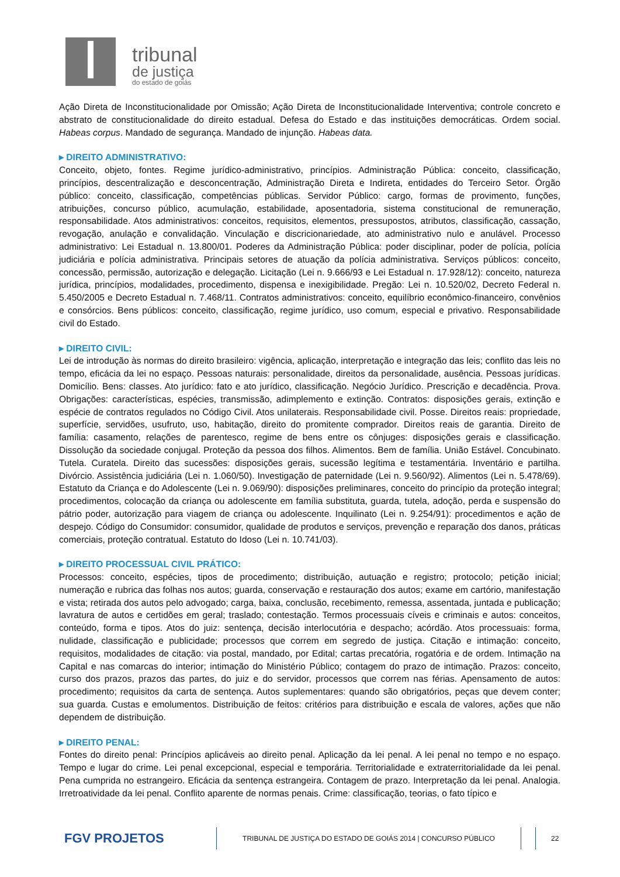tribunal
de justiça
do estado de goiás
Ação Direta de Inconstitucionalidade por Omissão; Ação Direta de Inconstitucionalidade Interventiva; controle concreto e abstrato de constitucionalidade do direito estadual. Defesa do Estado e das instituições democráticas. Ordem social. Habeas corpus. Mandado de segurança. Mandado de injunção. Habeas data.
▸ DIREITO ADMINISTRATIVO:
Conceito, objeto, fontes. Regime jurídico-administrativo, princípios. Administração Pública: conceito, classificação, princípios, descentralização e desconcentração, Administração Direta e Indireta, entidades do Terceiro Setor. Órgão público: conceito, classificação, competências públicas. Servidor Público: cargo, formas de provimento, funções, atribuições, concurso público, acumulação, estabilidade, aposentadoria, sistema constitucional de remuneração, responsabilidade. Atos administrativos: conceitos, requisitos, elementos, pressupostos, atributos, classificação, cassação, revogação, anulação e convalidação. Vinculação e discricionariedade, ato administrativo nulo e anulável. Processo administrativo: Lei Estadual n. 13.800/01. Poderes da Administração Pública: poder disciplinar, poder de polícia, polícia judiciária e polícia administrativa. Principais setores de atuação da polícia administrativa. Serviços públicos: conceito, concessão, permissão, autorização e delegação. Licitação (Lei n. 9.666/93 e Lei Estadual n. 17.928/12): conceito, natureza jurídica, princípios, modalidades, procedimento, dispensa e inexigibilidade. Pregão: Lei n. 10.520/02, Decreto Federal n. 5.450/2005 e Decreto Estadual n. 7.468/11. Contratos administrativos: conceito, equilíbrio econômico-financeiro, convênios e consórcios. Bens públicos: conceito, classificação, regime jurídico, uso comum, especial e privativo. Responsabilidade civil do Estado.
▸ DIREITO CIVIL:
Lei de introdução às normas do direito brasileiro: vigência, aplicação, interpretação e integração das leis; conflito das leis no tempo, eficácia da lei no espaço. Pessoas naturais: personalidade, direitos da personalidade, ausência. Pessoas jurídicas. Domicílio. Bens: classes. Ato jurídico: fato e ato jurídico, classificação. Negócio Jurídico. Prescrição e decadência. Prova. Obrigações: características, espécies, transmissão, adimplemento e extinção. Contratos: disposições gerais, extinção e espécie de contratos regulados no Código Civil. Atos unilaterais. Responsabilidade civil. Posse. Direitos reais: propriedade, superfície, servidões, usufruto, uso, habitação, direito do promitente comprador. Direitos reais de garantia. Direito de família: casamento, relações de parentesco, regime de bens entre os cônjuges: disposições gerais e classificação. Dissolução da sociedade conjugal. Proteção da pessoa dos filhos. Alimentos. Bem de família. União Estável. Concubinato. Tutela. Curatela. Direito das sucessões: disposições gerais, sucessão legítima e testamentária. Inventário e partilha. Divórcio. Assistência judiciária (Lei n. 1.060/50). Investigação de paternidade (Lei n. 9.560/92). Alimentos (Lei n. 5.478/69). Estatuto da Criança e do Adolescente (Lei n. 9.069/90): disposições preliminares, conceito do princípio da proteção integral; procedimentos, colocação da criança ou adolescente em família substituta, guarda, tutela, adoção, perda e suspensão do pátrio poder, autorização para viagem de criança ou adolescente. Inquilinato (Lei n. 9.254/91): procedimentos e ação de despejo. Código do Consumidor: consumidor, qualidade de produtos e serviços, prevenção e reparação dos danos, práticas comerciais, proteção contratual. Estatuto do Idoso (Lei n. 10.741/03).
▸ DIREITO PROCESSUAL CIVIL PRÁTICO:
Processos: conceito, espécies, tipos de procedimento; distribuição, autuação e registro; protocolo; petição inicial; numeração e rubrica das folhas nos autos; guarda, conservação e restauração dos autos; exame em cartório, manifestação e vista; retirada dos autos pelo advogado; carga, baixa, conclusão, recebimento, remessa, assentada, juntada e publicação; lavratura de autos e certidões em geral; traslado; contestação. Termos processuais cíveis e criminais e autos: conceitos, conteúdo, forma e tipos. Atos do juiz: sentença, decisão interlocutória e despacho; acórdão. Atos processuais: forma, nulidade, classificação e publicidade; processos que correm em segredo de justiça. Citação e intimação: conceito, requisitos, modalidades de citação: via postal, mandado, por Edital; cartas precatória, rogatória e de ordem. Intimação na Capital e nas comarcas do interior; intimação do Ministério Público; contagem do prazo de intimação. Prazos: conceito, curso dos prazos, prazos das partes, do juiz e do servidor, processos que correm nas férias. Apensamento de autos: procedimento; requisitos da carta de sentença. Autos suplementares: quando são obrigatórios, peças que devem conter; sua guarda. Custas e emolumentos. Distribuição de feitos: critérios para distribuição e escala de valores, ações que não dependem de distribuição.
▸ DIREITO PENAL:
Fontes do direito penal: Princípios aplicáveis ao direito penal. Aplicação da lei penal. A lei penal no tempo e no espaço. Tempo e lugar do crime. Lei penal excepcional, especial e temporária. Territorialidade e extraterritorialidade da lei penal. Pena cumprida no estrangeiro. Eficácia da sentença estrangeira. Contagem de prazo. Interpretação da lei penal. Analogia. Irretroatividade da lei penal. Conflito aparente de normas penais. Crime: classificação, teorias, o fato típico e
FGV PROJETOS
TRIBUNAL DE JUSTIÇA DO ESTADO DE GOIÁS 2014 | CONCURSO PÚBLICO 22